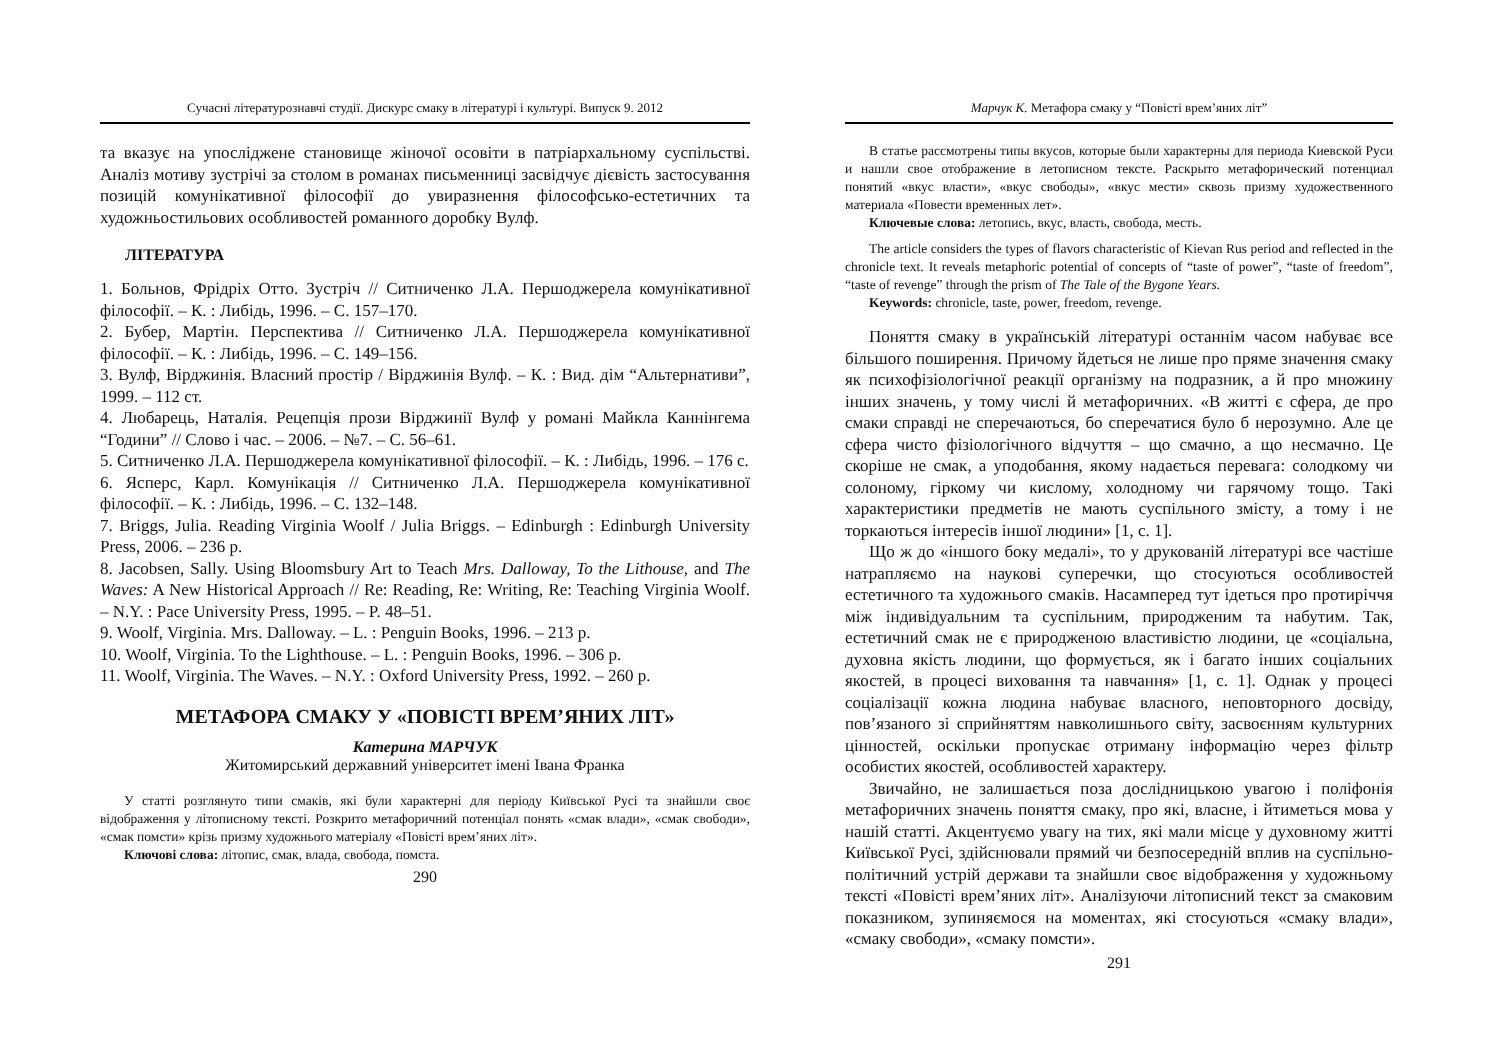Сучасні літературознавчі студії. Дискурс смаку в літературі і культурі. Випуск 9. 2012
та вказує на упосліджене становище жіночої осовіти в патріархальному суспільстві. Аналіз мотиву зустрічі за столом в романах письменниці засвідчує дієвість застосування позицій комунікативної філософії до увиразнення філософсько-естетичних та художньостильових особливостей романного доробку Вулф.
ЛІТЕРАТУРА
1. Больнов, Фрідріх Отто. Зустріч // Ситниченко Л.А. Першоджерела комунікативної філософії. – К. : Либідь, 1996. – С. 157–170.
2. Бубер, Мартін. Перспектива // Ситниченко Л.А. Першоджерела комунікативної філософії. – К. : Либідь, 1996. – С. 149–156.
3. Вулф, Вірджинія. Власний простір / Вірджинія Вулф. – К. : Вид. дім “Альтернативи”, 1999. – 112 ст.
4. Любарець, Наталія. Рецепція прози Вірджинії Вулф у романі Майкла Каннінгема “Години” // Слово і час. – 2006. – №7. – С. 56–61.
5. Ситниченко Л.А. Першоджерела комунікативної філософії. – К. : Либідь, 1996. – 176 с.
6. Ясперс, Карл. Комунікація // Ситниченко Л.А. Першоджерела комунікативної філософії. – К. : Либідь, 1996. – С. 132–148.
7. Briggs, Julia. Reading Virginia Woolf / Julia Briggs. – Edinburgh : Edinburgh University Press, 2006. – 236 p.
8. Jacobsen, Sally. Using Bloomsbury Art to Teach Mrs. Dalloway, To the Lithouse, and The Waves: A New Historical Approach // Re: Reading, Re: Writing, Re: Teaching Virginia Woolf. – N.Y. : Pace University Press, 1995. – P. 48–51.
9. Woolf, Virginia. Mrs. Dalloway. – L. : Penguin Books, 1996. – 213 p.
10. Woolf, Virginia. To the Lighthouse. – L. : Penguin Books, 1996. – 306 p.
11. Woolf, Virginia. The Waves. – N.Y. : Oxford University Press, 1992. – 260 p.
МЕТАФОРА СМАКУ У «ПОВІСТІ ВРЕМ’ЯНИХ ЛІТ»
Катерина МАРЧУК
Житомирський державний університет імені Івана Франка
У статті розглянуто типи смаків, які були характерні для періоду Київської Русі та знайшли своє відображення у літописному тексті. Розкрито метафоричний потенціал понять «смак влади», «смак свободи», «смак помсти» крізь призму художнього матеріалу «Повісті врем’яних літ».
Ключові слова: літопис, смак, влада, свобода, помста.
290
Марчук К. Метафора смаку у “Повісті врем’яних літ”
В статье рассмотрены типы вкусов, которые были характерны для периода Киевской Руси и нашли свое отображение в летописном тексте. Раскрыто метафорический потенциал понятий «вкус власти», «вкус свободы», «вкус мести» сквозь призму художественного материала «Повести временных лет».
Ключевые слова: летопись, вкус, власть, свобода, месть.
The article considers the types of flavors characteristic of Kievan Rus period and reflected in the chronicle text. It reveals metaphoric potential of concepts of “taste of power”, “taste of freedom”, “taste of revenge” through the prism of The Tale of the Bygone Years.
Keywords: chronicle, taste, power, freedom, revenge.
Поняття смаку в українській літературі останнім часом набуває все більшого поширення. Причому йдеться не лише про пряме значення смаку як психофізіологічної реакції організму на подразник, а й про множину інших значень, у тому числі й метафоричних. «В житті є сфера, де про смаки справді не сперечаються, бо сперечатися було б нерозумно. Але це сфера чисто фізіологічного відчуття – що смачно, а що несмачно. Це скоріше не смак, а уподобання, якому надається перевага: солодкому чи солоному, гіркому чи кислому, холодному чи гарячому тощо. Такі характеристики предметів не мають суспільного змісту, а тому і не торкаються інтересів іншої людини» [1, с. 1].
Що ж до «іншого боку медалі», то у друкованій літературі все частіше натрапляємо на наукові суперечки, що стосуються особливостей естетичного та художнього смаків. Насамперед тут ідеться про протиріччя між індивідуальним та суспільним, природженим та набутим. Так, естетичний смак не є природженою властивістю людини, це «соціальна, духовна якість людини, що формується, як і багато інших соціальних якостей, в процесі виховання та навчання» [1, с. 1]. Однак у процесі соціалізації кожна людина набуває власного, неповторного досвіду, пов’язаного зі сприйняттям навколишнього світу, засвоєнням культурних цінностей, оскільки пропускає отриману інформацію через фільтр особистих якостей, особливостей характеру.
Звичайно, не залишається поза дослідницькою увагою і поліфонія метафоричних значень поняття смаку, про які, власне, і йтиметься мова у нашій статті. Акцентуємо увагу на тих, які мали місце у духовному житті Київської Русі, здійснювали прямий чи безпосередній вплив на суспільно-політичний устрій держави та знайшли своє відображення у художньому тексті «Повісті врем’яних літ». Аналізуючи літописний текст за смаковим показником, зупиняємося на моментах, які стосуються «смаку влади», «смаку свободи», «смаку помсти».
291